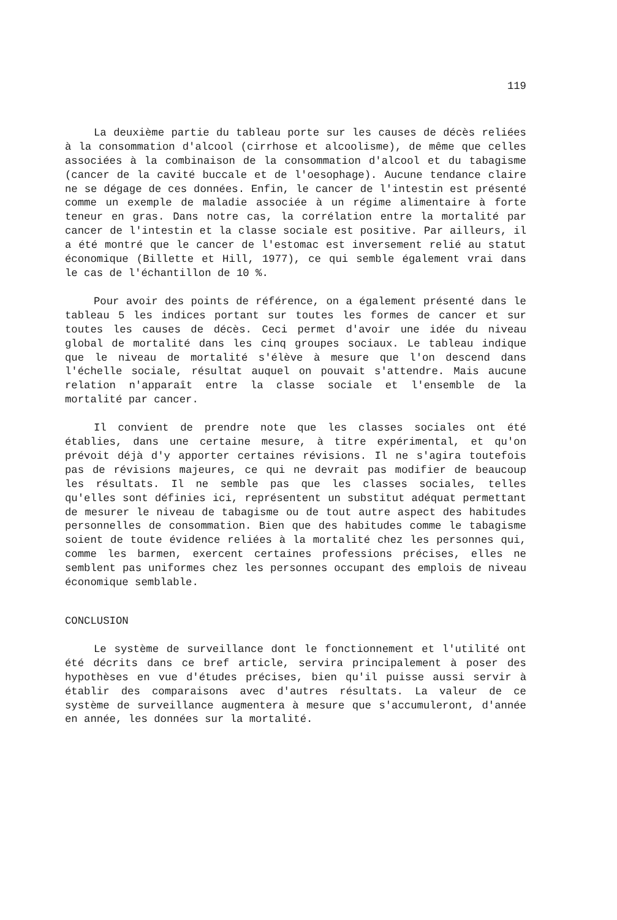119
La deuxième partie du tableau porte sur les causes de décès reliées à la consommation d'alcool (cirrhose et alcoolisme), de même que celles associées à la combinaison de la consommation d'alcool et du tabagisme (cancer de la cavité buccale et de l'oesophage). Aucune tendance claire ne se dégage de ces données. Enfin, le cancer de l'intestin est présenté comme un exemple de maladie associée à un régime alimentaire à forte teneur en gras. Dans notre cas, la corrélation entre la mortalité par cancer de l'intestin et la classe sociale est positive. Par ailleurs, il a été montré que le cancer de l'estomac est inversement relié au statut économique (Billette et Hill, 1977), ce qui semble également vrai dans le cas de l'échantillon de 10 %.
Pour avoir des points de référence, on a également présenté dans le tableau 5 les indices portant sur toutes les formes de cancer et sur toutes les causes de décès. Ceci permet d'avoir une idée du niveau global de mortalité dans les cinq groupes sociaux. Le tableau indique que le niveau de mortalité s'élève à mesure que l'on descend dans l'échelle sociale, résultat auquel on pouvait s'attendre. Mais aucune relation n'apparaît entre la classe sociale et l'ensemble de la mortalité par cancer.
Il convient de prendre note que les classes sociales ont été établies, dans une certaine mesure, à titre expérimental, et qu'on prévoit déjà d'y apporter certaines révisions. Il ne s'agira toutefois pas de révisions majeures, ce qui ne devrait pas modifier de beaucoup les résultats. Il ne semble pas que les classes sociales, telles qu'elles sont définies ici, représentent un substitut adéquat permettant de mesurer le niveau de tabagisme ou de tout autre aspect des habitudes personnelles de consommation. Bien que des habitudes comme le tabagisme soient de toute évidence reliées à la mortalité chez les personnes qui, comme les barmen, exercent certaines professions précises, elles ne semblent pas uniformes chez les personnes occupant des emplois de niveau économique semblable.
CONCLUSION
Le système de surveillance dont le fonctionnement et l'utilité ont été décrits dans ce bref article, servira principalement à poser des hypothèses en vue d'études précises, bien qu'il puisse aussi servir à établir des comparaisons avec d'autres résultats. La valeur de ce système de surveillance augmentera à mesure que s'accumuleront, d'année en année, les données sur la mortalité.